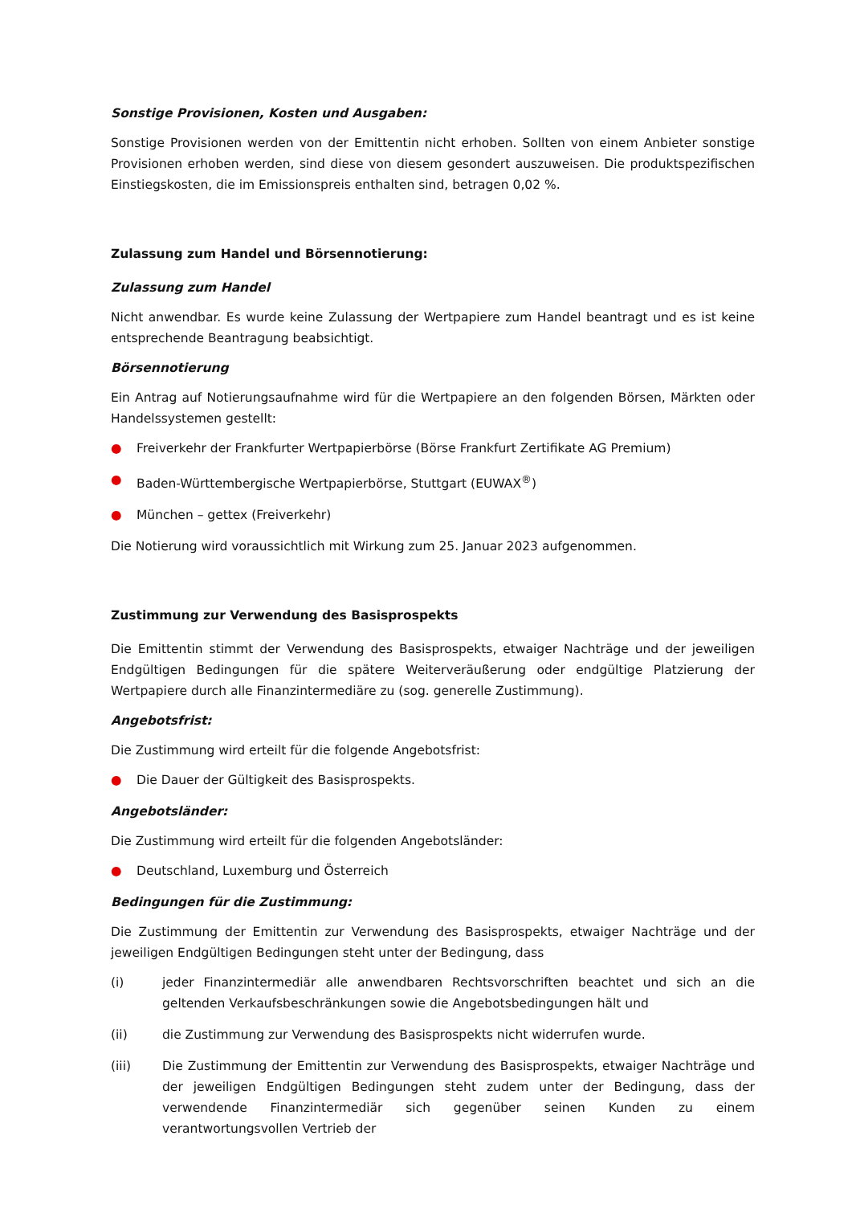Sonstige Provisionen, Kosten und Ausgaben:
Sonstige Provisionen werden von der Emittentin nicht erhoben. Sollten von einem Anbieter sonstige Provisionen erhoben werden, sind diese von diesem gesondert auszuweisen. Die produktspezifischen Einstiegskosten, die im Emissionspreis enthalten sind, betragen 0,02 %.
Zulassung zum Handel und Börsennotierung:
Zulassung zum Handel
Nicht anwendbar. Es wurde keine Zulassung der Wertpapiere zum Handel beantragt und es ist keine entsprechende Beantragung beabsichtigt.
Börsennotierung
Ein Antrag auf Notierungsaufnahme wird für die Wertpapiere an den folgenden Börsen, Märkten oder Handelssystemen gestellt:
● Freiverkehr der Frankfurter Wertpapierbörse (Börse Frankfurt Zertifikate AG Premium)
● Baden-Württembergische Wertpapierbörse, Stuttgart (EUWAX<sup>®</sup>)
● München – gettex (Freiverkehr)
Die Notierung wird voraussichtlich mit Wirkung zum 25. Januar 2023 aufgenommen.
Zustimmung zur Verwendung des Basisprospekts
Die Emittentin stimmt der Verwendung des Basisprospekts, etwaiger Nachträge und der jeweiligen Endgültigen Bedingungen für die spätere Weiterveräußerung oder endgültige Platzierung der Wertpapiere durch alle Finanzintermediäre zu (sog. generelle Zustimmung).
Angebotsfrist:
Die Zustimmung wird erteilt für die folgende Angebotsfrist:
● Die Dauer der Gültigkeit des Basisprospekts.
Angebotsländer:
Die Zustimmung wird erteilt für die folgenden Angebotsländer:
● Deutschland, Luxemburg und Österreich
Bedingungen für die Zustimmung:
Die Zustimmung der Emittentin zur Verwendung des Basisprospekts, etwaiger Nachträge und der jeweiligen Endgültigen Bedingungen steht unter der Bedingung, dass
(i) jeder Finanzintermediär alle anwendbaren Rechtsvorschriften beachtet und sich an die geltenden Verkaufsbeschränkungen sowie die Angebotsbedingungen hält und
(ii) die Zustimmung zur Verwendung des Basisprospekts nicht widerrufen wurde.
(iii) Die Zustimmung der Emittentin zur Verwendung des Basisprospekts, etwaiger Nachträge und der jeweiligen Endgültigen Bedingungen steht zudem unter der Bedingung, dass der verwendende Finanzintermediär sich gegenüber seinen Kunden zu einem verantwortungsvollen Vertrieb der